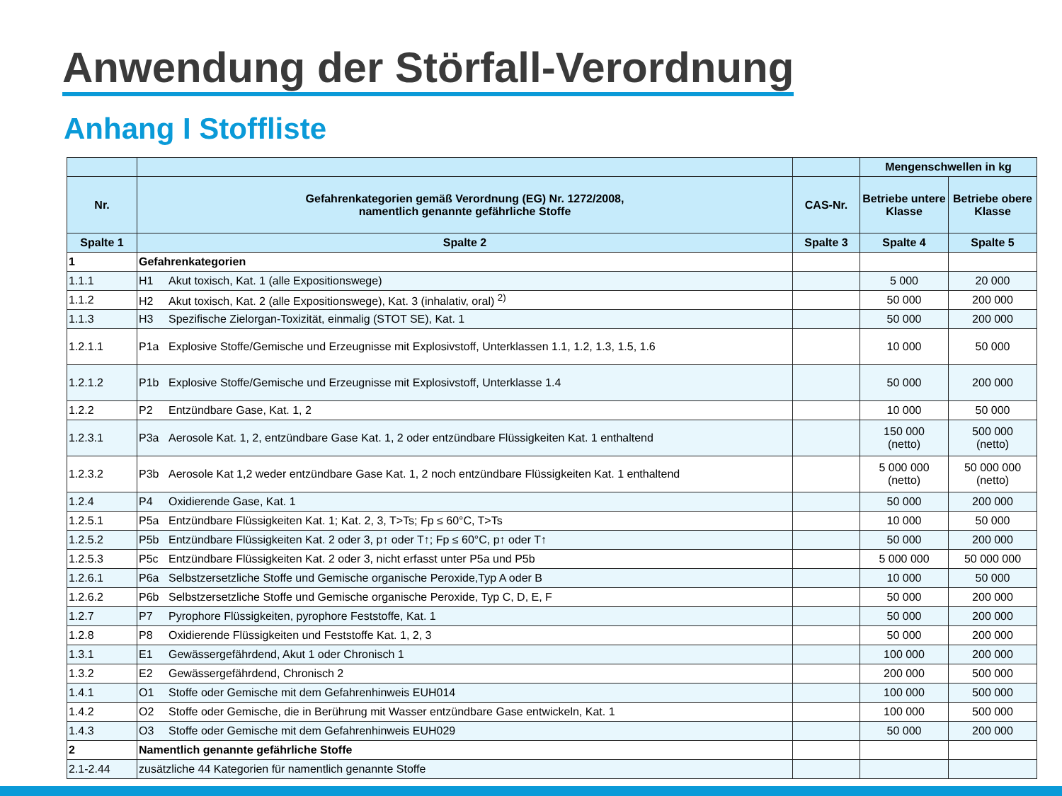Anwendung der Störfall-Verordnung
Anhang I Stoffliste
| | | | Mengenschwellen in kg | |
| --- | --- | --- | --- | --- |
| Nr. | Gefahrenkategorien gemäß Verordnung (EG) Nr. 1272/2008, namentlich genannte gefährliche Stoffe | CAS-Nr. | Betriebe untere Klasse | Betriebe obere Klasse |
| Spalte 1 | Spalte 2 | Spalte 3 | Spalte 4 | Spalte 5 |
| 1 | Gefahrenkategorien | | | |
| 1.1.1 | H1 Akut toxisch, Kat. 1 (alle Expositionswege) | | 5 000 | 20 000 |
| 1.1.2 | H2 Akut toxisch, Kat. 2 (alle Expositionswege), Kat. 3 (inhalativ, oral) <sup>2)</sup> | | 50 000 | 200 000 |
| 1.1.3 | H3 Spezifische Zielorgan-Toxizität, einmalig (STOT SE), Kat. 1 | | 50 000 | 200 000 |
| 1.2.1.1 | P1a Explosive Stoffe/Gemische und Erzeugnisse mit Explosivstoff, Unterklassen 1.1, 1.2, 1.3, 1.5, 1.6 | | 10 000 | 50 000 |
| 1.2.1.2 | P1b Explosive Stoffe/Gemische und Erzeugnisse mit Explosivstoff, Unterklasse 1.4 | | 50 000 | 200 000 |
| 1.2.2 | P2 Entzündbare Gase, Kat. 1, 2 | | 10 000 | 50 000 |
| 1.2.3.1 | P3a Aerosole Kat. 1, 2, entzündbare Gase Kat. 1, 2 oder entzündbare Flüssigkeiten Kat. 1 enthaltend | | 150 000 (netto) | 500 000 (netto) |
| 1.2.3.2 | P3b Aerosole Kat 1,2 weder entzündbare Gase Kat. 1, 2 noch entzündbare Flüssigkeiten Kat. 1 enthaltend | | 5 000 000 (netto) | 50 000 000 (netto) |
| 1.2.4 | P4 Oxidierende Gase, Kat. 1 | | 50 000 | 200 000 |
| 1.2.5.1 | P5a Entzündbare Flüssigkeiten Kat. 1; Kat. 2, 3, T>Ts; Fp ≤ 60°C, T>Ts | | 10 000 | 50 000 |
| 1.2.5.2 | P5b Entzündbare Flüssigkeiten Kat. 2 oder 3, p↑ oder T↑; Fp ≤ 60°C, p↑ oder T↑ | | 50 000 | 200 000 |
| 1.2.5.3 | P5c Entzündbare Flüssigkeiten Kat. 2 oder 3, nicht erfasst unter P5a und P5b | | 5 000 000 | 50 000 000 |
| 1.2.6.1 | P6a Selbstzersetzliche Stoffe und Gemische organische Peroxide,Typ A oder B | | 10 000 | 50 000 |
| 1.2.6.2 | P6b Selbstzersetzliche Stoffe und Gemische organische Peroxide, Typ C, D, E, F | | 50 000 | 200 000 |
| 1.2.7 | P7 Pyrophore Flüssigkeiten, pyrophore Feststoffe, Kat. 1 | | 50 000 | 200 000 |
| 1.2.8 | P8 Oxidierende Flüssigkeiten und Feststoffe Kat. 1, 2, 3 | | 50 000 | 200 000 |
| 1.3.1 | E1 Gewässergefährdend, Akut 1 oder Chronisch 1 | | 100 000 | 200 000 |
| 1.3.2 | E2 Gewässergefährdend, Chronisch 2 | | 200 000 | 500 000 |
| 1.4.1 | O1 Stoffe oder Gemische mit dem Gefahrenhinweis EUH014 | | 100 000 | 500 000 |
| 1.4.2 | O2 Stoffe oder Gemische, die in Berührung mit Wasser entzündbare Gase entwickeln, Kat. 1 | | 100 000 | 500 000 |
| 1.4.3 | O3 Stoffe oder Gemische mit dem Gefahrenhinweis EUH029 | | 50 000 | 200 000 |
| 2 | Namentlich genannte gefährliche Stoffe | | | |
| 2.1-2.44 | zusätzliche 44 Kategorien für namentlich genannte Stoffe | | | |